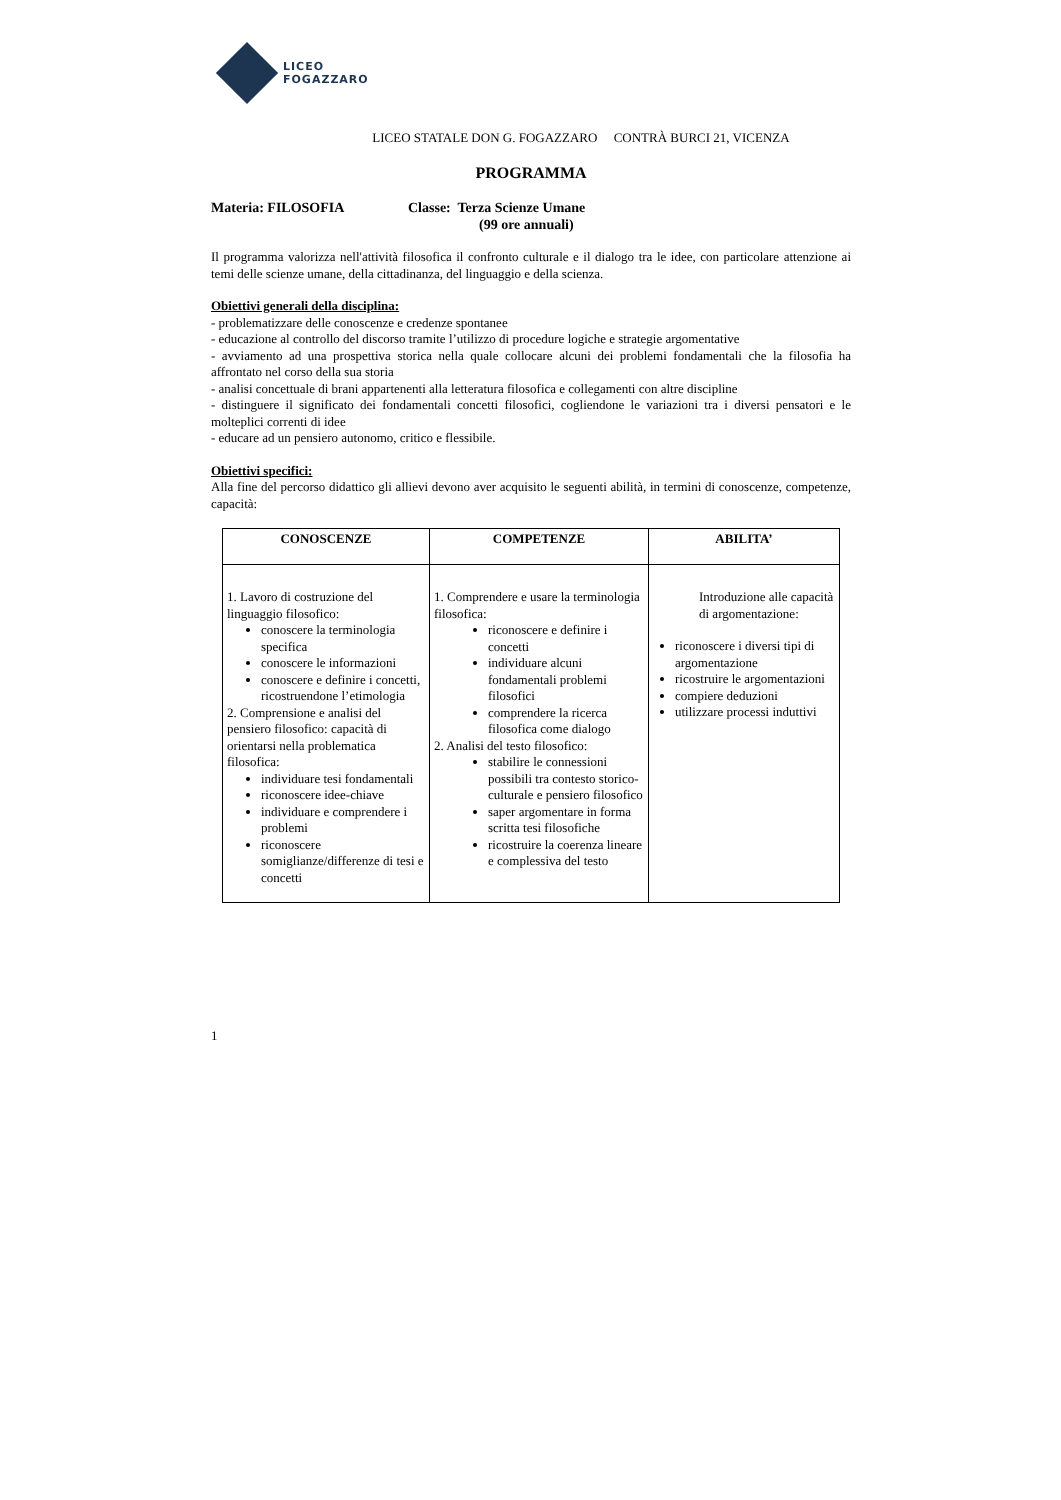LICEO
FOGAZZARO
LICEO STATALE DON G. FOGAZZARO CONTRÀ BURCI 21, VICENZA
PROGRAMMA
Materia: FILOSOFIA Classe: Terza Scienze Umane
(99 ore annuali)
Il programma valorizza nell'attività filosofica il confronto culturale e il dialogo tra le idee, con particolare attenzione ai temi delle scienze umane, della cittadinanza, del linguaggio e della scienza.
Obiettivi generali della disciplina:
- problematizzare delle conoscenze e credenze spontanee
- educazione al controllo del discorso tramite l’utilizzo di procedure logiche e strategie argomentative
- avviamento ad una prospettiva storica nella quale collocare alcuni dei problemi fondamentali che la filosofia ha affrontato nel corso della sua storia
- analisi concettuale di brani appartenenti alla letteratura filosofica e collegamenti con altre discipline
- distinguere il significato dei fondamentali concetti filosofici, cogliendone le variazioni tra i diversi pensatori e le molteplici correnti di idee
- educare ad un pensiero autonomo, critico e flessibile.
Obiettivi specifici:
Alla fine del percorso didattico gli allievi devono aver acquisito le seguenti abilità, in termini di conoscenze, competenze, capacità:
| CONOSCENZE | COMPETENZE | ABILITA’ |
| --- | --- | --- |
| 1. Lavoro di costruzione del linguaggio filosofico: conoscere la terminologia specifica conoscere le informazioni conoscere e definire i concetti, ricostruendone l’etimologia 2. Comprensione e analisi del pensiero filosofico: capacità di orientarsi nella problematica filosofica: individuare tesi fondamentali riconoscere idee-chiave individuare e comprendere i problemi riconoscere somiglianze/differenze di tesi e concetti | 1. Comprendere e usare la terminologia filosofica: riconoscere e definire i concetti individuare alcuni fondamentali problemi filosofici comprendere la ricerca filosofica come dialogo 2. Analisi del testo filosofico: stabilire le connessioni possibili tra contesto storico-culturale e pensiero filosofico saper argomentare in forma scritta tesi filosofiche ricostruire la coerenza lineare e complessiva del testo | Introduzione alle capacità di argomentazione: riconoscere i diversi tipi di argomentazione ricostruire le argomentazioni compiere deduzioni utilizzare processi induttivi |
1